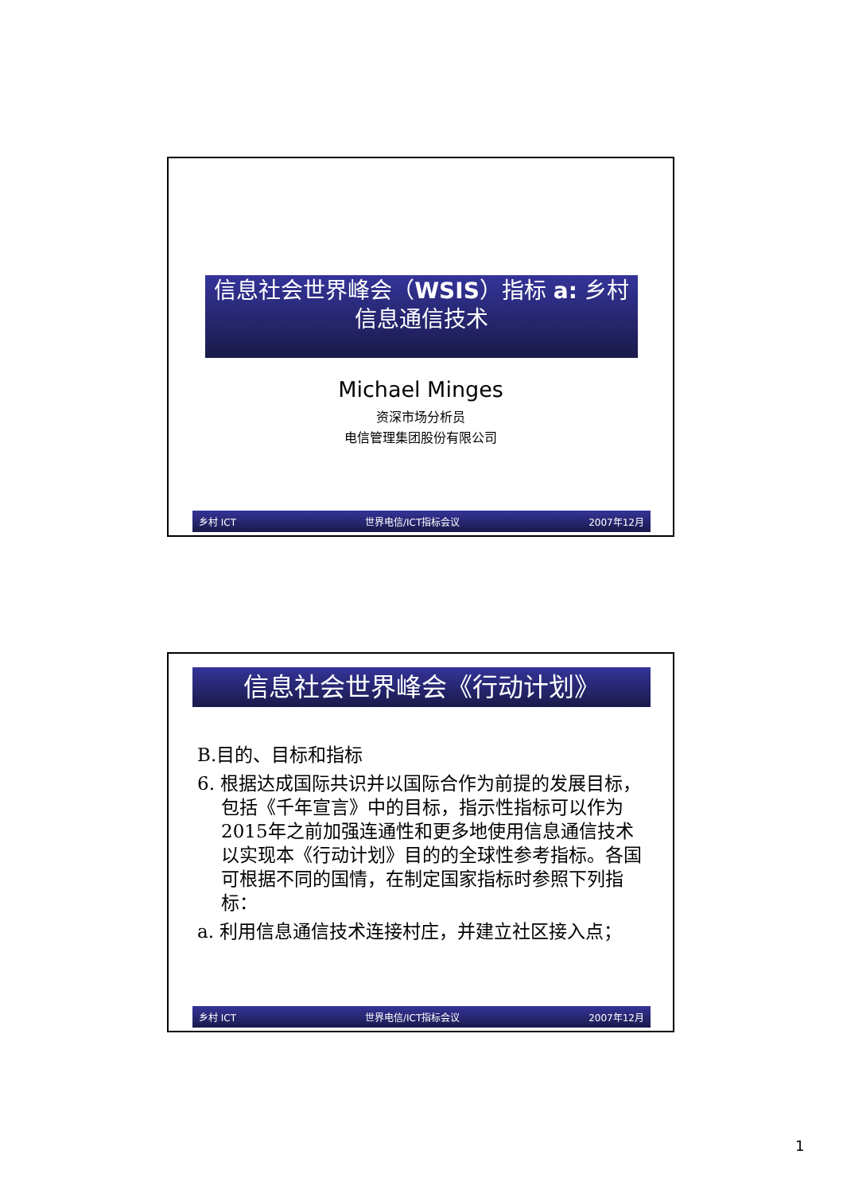信息社会世界峰会（WSIS）指标 a: 乡村
信息通信技术
Michael Minges
资深市场分析员
电信管理集团股份有限公司
乡村 ICT 世界电信/ICT指标会议 2007年12月
信息社会世界峰会《行动计划》
B.目的、目标和指标
6. 根据达成国际共识并以国际合作为前提的发展目标，包括《千年宣言》中的目标，指示性指标可以作为2015年之前加强连通性和更多地使用信息通信技术以实现本《行动计划》目的的全球性参考指标。各国可根据不同的国情，在制定国家指标时参照下列指标：
a. 利用信息通信技术连接村庄，并建立社区接入点；
乡村 ICT 世界电信/ICT指标会议 2007年12月
1